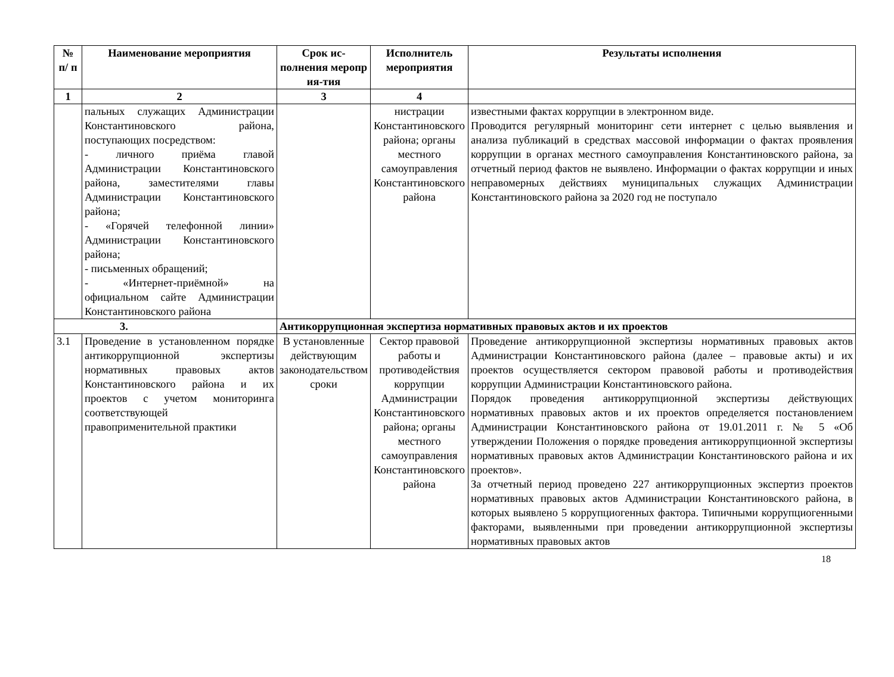| № п/ п | Наименование мероприятия | Срок ис-полнения меропр ия-тия | Исполнитель мероприятия | Результаты исполнения |
| --- | --- | --- | --- | --- |
| 1 | 2 | 3 | 4 | |
| | пальных служащих Администрации Константиновского района, поступающих посредством: - личного приёма главой Администрации Константиновского района, заместителями главы Администрации Константиновского района; - «Горячей телефонной линии» Администрации Константиновского района; - письменных обращений; - «Интернет-приёмной» на официальном сайте Администрации Константиновского района | | нистрации Константиновского района; органы местного самоуправления Константиновского района | известными фактах коррупции в электронном виде. Проводится регулярный мониторинг сети интернет с целью выявления и анализа публикаций в средствах массовой информации о фактах проявления коррупции в органах местного самоуправления Константиновского района, за отчетный период фактов не выявлено. Информации о фактах коррупции и иных неправомерных действиях муниципальных служащих Администрации Константиновского района за 2020 год не поступало |
| 3. | | Антикоррупционная экспертиза нормативных правовых актов и их проектов | | |
| 3.1 | Проведение в установленном порядке антикоррупционной экспертизы нормативных правовых актов Константиновского района и их проектов с учетом мониторинга соответствующей правоприменительной практики | В установленные действующим законодательством сроки | Сектор правовой работы и противодействия коррупции Администрации Константиновского района; органы местного самоуправления Константиновского района | Проведение антикоррупционной экспертизы нормативных правовых актов Администрации Константиновского района (далее – правовые акты) и их проектов осуществляется сектором правовой работы и противодействия коррупции Администрации Константиновского района. Порядок проведения антикоррупционной экспертизы действующих нормативных правовых актов и их проектов определяется постановлением Администрации Константиновского района от 19.01.2011 г. № 5 «Об утверждении Положения о порядке проведения антикоррупционной экспертизы нормативных правовых актов Администрации Константиновского района и их проектов». За отчетный период проведено 227 антикоррупционных экспертиз проектов нормативных правовых актов Администрации Константиновского района, в которых выявлено 5 коррупциогенных фактора. Типичными коррупциогенными факторами, выявленными при проведении антикоррупционной экспертизы нормативных правовых актов |
18